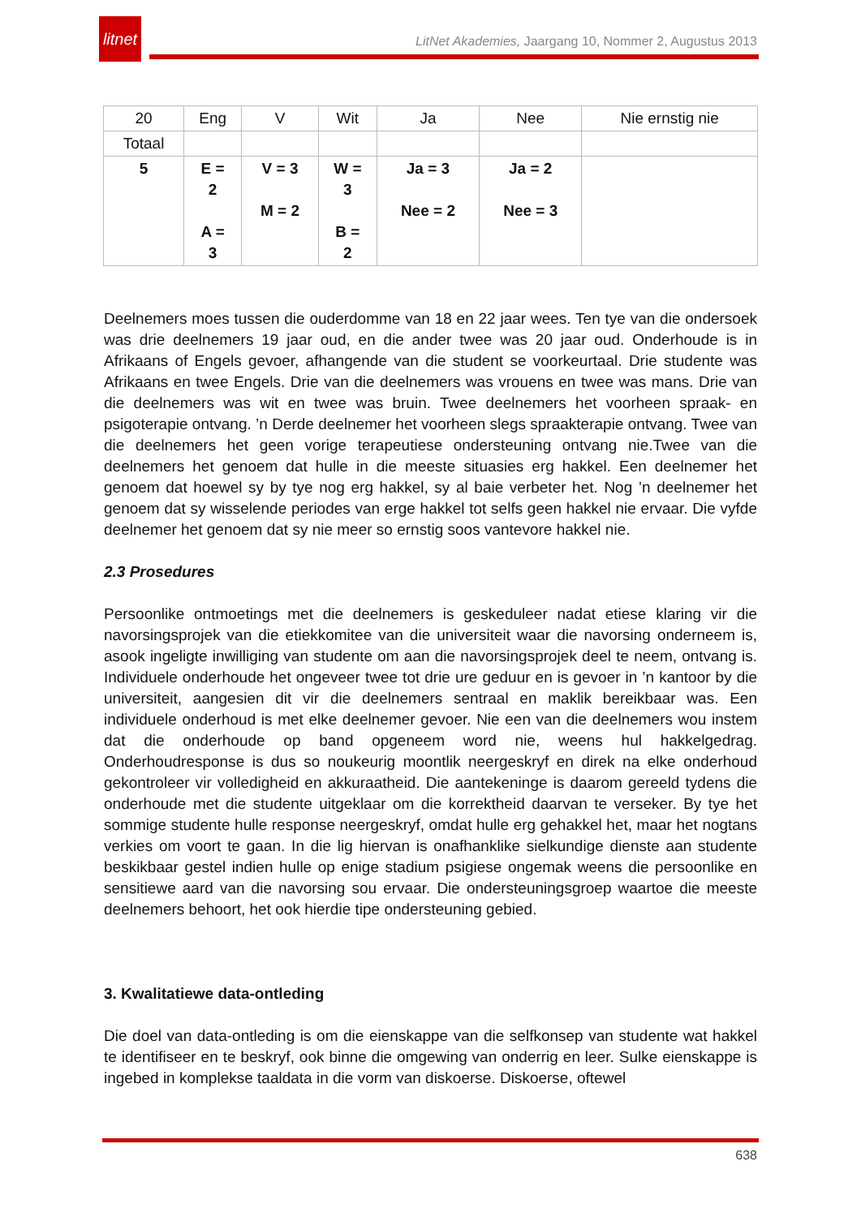litnet
LitNet Akademies, Jaargang 10, Nommer 2, Augustus 2013
| 20 | Eng | V | Wit | Ja | Nee | Nie ernstig nie |
| Totaal | | | | | | |
| 5 | E = 2 A = 3 | V = 3 M = 2 | W = 3 B = 2 | Ja = 3 Nee = 2 | Ja = 2 Nee = 3 | |
Deelnemers moes tussen die ouderdomme van 18 en 22 jaar wees. Ten tye van die ondersoek was drie deelnemers 19 jaar oud, en die ander twee was 20 jaar oud. Onderhoude is in Afrikaans of Engels gevoer, afhangende van die student se voorkeurtaal. Drie studente was Afrikaans en twee Engels. Drie van die deelnemers was vrouens en twee was mans. Drie van die deelnemers was wit en twee was bruin. Twee deelnemers het voorheen spraak- en psigoterapie ontvang. ’n Derde deelnemer het voorheen slegs spraakterapie ontvang. Twee van die deelnemers het geen vorige terapeutiese ondersteuning ontvang nie.Twee van die deelnemers het genoem dat hulle in die meeste situasies erg hakkel. Een deelnemer het genoem dat hoewel sy by tye nog erg hakkel, sy al baie verbeter het. Nog ’n deelnemer het genoem dat sy wisselende periodes van erge hakkel tot selfs geen hakkel nie ervaar. Die vyfde deelnemer het genoem dat sy nie meer so ernstig soos vantevore hakkel nie.
2.3 Prosedures
Persoonlike ontmoetings met die deelnemers is geskeduleer nadat etiese klaring vir die navorsingsprojek van die etiekkomitee van die universiteit waar die navorsing onderneem is, asook ingeligte inwilliging van studente om aan die navorsingsprojek deel te neem, ontvang is. Individuele onderhoude het ongeveer twee tot drie ure geduur en is gevoer in ’n kantoor by die universiteit, aangesien dit vir die deelnemers sentraal en maklik bereikbaar was. Een individuele onderhoud is met elke deelnemer gevoer. Nie een van die deelnemers wou instem dat die onderhoude op band opgeneem word nie, weens hul hakkelgedrag. Onderhoudresponse is dus so noukeurig moontlik neergeskryf en direk na elke onderhoud gekontroleer vir volledigheid en akkuraatheid. Die aantekeninge is daarom gereeld tydens die onderhoude met die studente uitgeklaar om die korrektheid daarvan te verseker. By tye het sommige studente hulle response neergeskryf, omdat hulle erg gehakkel het, maar het nogtans verkies om voort te gaan. In die lig hiervan is onafhanklike sielkundige dienste aan studente beskikbaar gestel indien hulle op enige stadium psigiese ongemak weens die persoonlike en sensitiewe aard van die navorsing sou ervaar. Die ondersteuningsgroep waartoe die meeste deelnemers behoort, het ook hierdie tipe ondersteuning gebied.
3. Kwalitatiewe data-ontleding
Die doel van data-ontleding is om die eienskappe van die selfkonsep van studente wat hakkel te identifiseer en te beskryf, ook binne die omgewing van onderrig en leer. Sulke eienskappe is ingebed in komplekse taaldata in die vorm van diskoerse. Diskoerse, oftewel
638